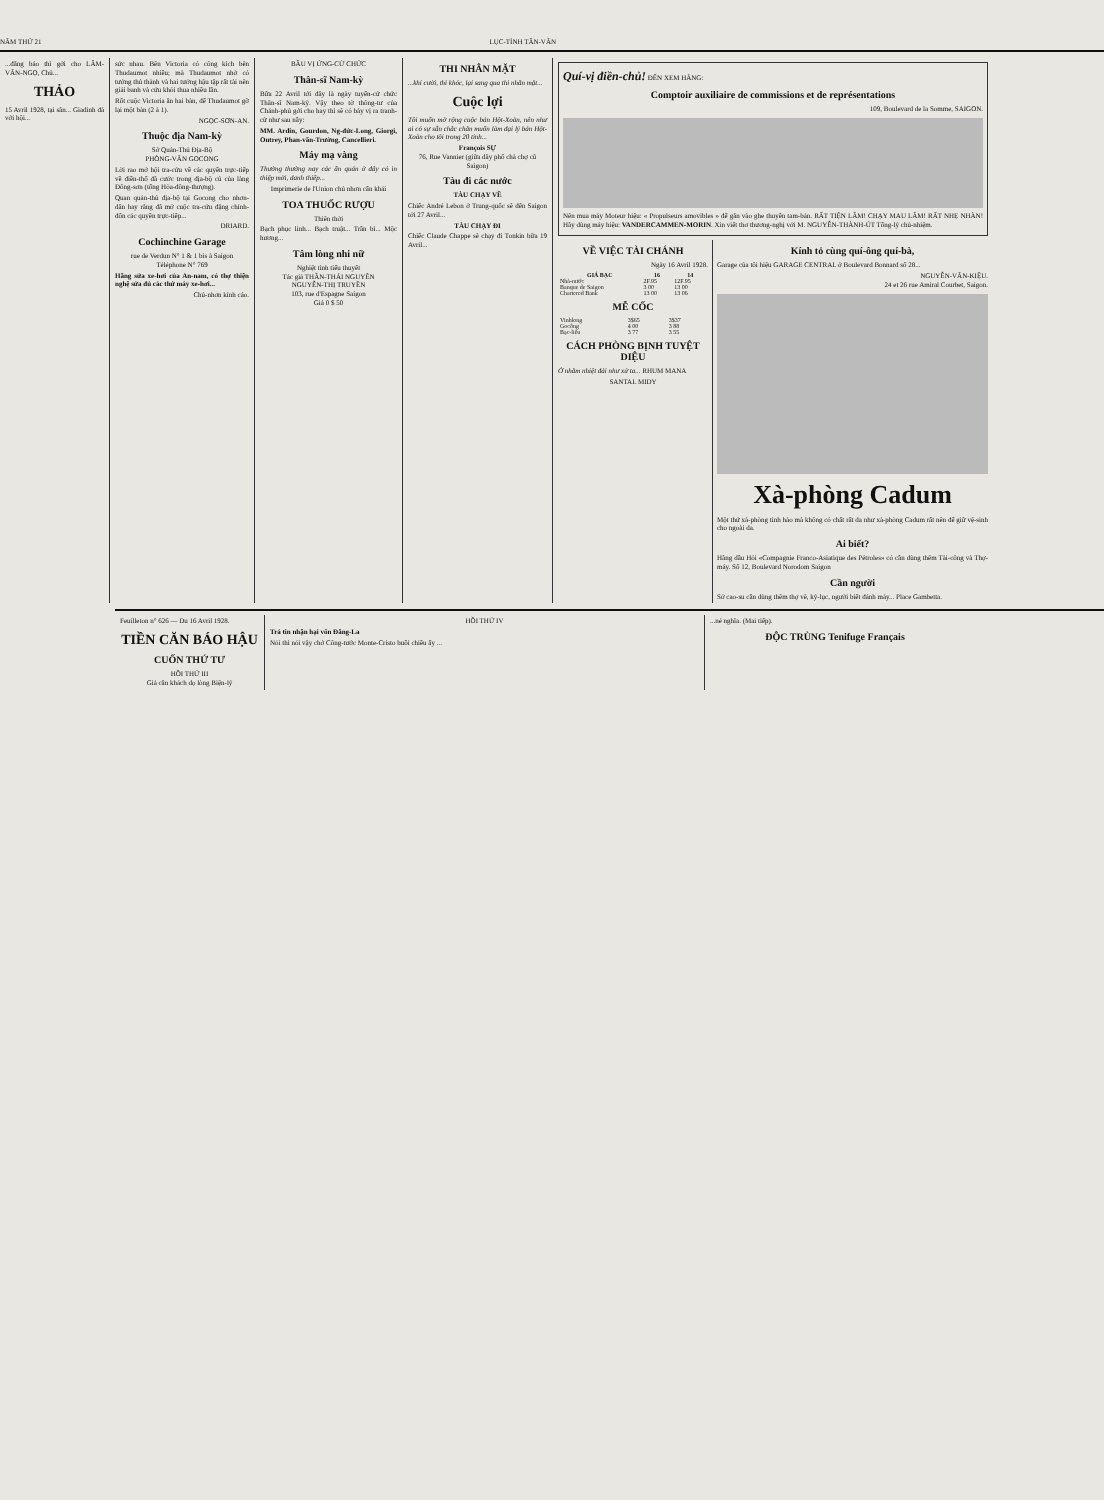NĂM THỨ 21 LỤC-TỈNH TÂN-VĂN
...đăng báo thì gởi cho LÂM-VĂN-NGỌ, Chủ...
THẢO
15 Avril 1928, tại sân... Giadinh đá với hội...
sức nhau. Bên Victoria có công kích bên Thudaumot nhiều; mà Thudaumot nhờ có tướng thủ thành và hai tướng hậu tập rất tài nên giải banh và cứu khỏi thua nhiều lần.
Rốt cuộc Victoria ăn hai bàn, để Thudaumot gỡ lại một bàn (2 à 1).
NGỌC-SƠN-AN.
Thuộc địa Nam-kỳ
Sở Quản-Thủ Địa-Bộ
PHÒNG-VĂN GOCONG
Lời rao mở hội tra-cứu về các quyền trực-tiếp về điền-thổ đã cước trong địa-bộ củ của làng Đông-sơn (tổng Hòa-đông-thượng).
Quan quản-thủ địa-bộ tại Gocong cho nhơn-dân hay rằng đã mở cuộc tra-cứu đặng chỉnh-đốn các quyền trực-tiếp...
DRIARD.
Cochinchine Garage
rue de Verdun N° 1 & 1 bis à Saigon
Téléphone N° 769
Hãng sửa xe-hơi của An-nam, có thợ thiện nghệ sửa đủ các thứ máy xe-hơi...
Chủ-nhơn kính cáo.
BẦU VỊ ỨNG-CỬ CHỨC
Thân-sĩ Nam-kỳ
Bữa 22 Avril tới đây là ngày tuyển-cử chức Thân-sĩ Nam-kỳ. Vậy theo tờ thông-tư của Chánh-phủ gởi cho hay thì sẽ có bảy vị ra tranh-cử như sau nầy:
MM. Ardin, Gourdon, Ng-đức-Long, Giorgi, Outrey, Phan-văn-Trường, Cancellieri.
Máy mạ vàng
Thường thường nay các ấn quán ở đây có in thiệp mời, danh thiếp...
Imprimerie de l'Union chủ nhơn cẩn khải
TOA THUỐC RƯỢU
Thiên thời
Bạch phục linh... Bạch truật... Trần bì... Mộc hương...
Tâm lòng nhi nữ
Nghiệt tình tiểu thuyết
Tác giả THẦN-THÁI NGUYÊN
NGUYỄN-THỊ TRUYỀN
103, rue d'Espagne Saigon
Giá 0 $ 50
THI NHÂN MẶT
...khi cười, thì khóc, lại sang qua thì nhăn mặt...
Cuộc lợi
Tôi muốn mở rộng cuộc bán Hột-Xoàn, nên như ai có sự sẵn chắc chắn muốn làm đại lý bán Hột-Xoàn cho tôi trong 20 tỉnh...
François SỰ
76, Rue Vannier (giữa dãy phố chà chợ cũ Saigon)
Tàu đi các nước
TÀU CHẠY VỀ
Chiếc André Lebon ở Trung-quốc sẽ đến Saigon tới 27 Avril...
TÀU CHẠY ĐI
Chiếc Claude Chappe sẽ chạy đi Tonkin bữa 19 Avril...
Quí-vị điền-chủ! ĐẾN XEM HÃNG:
Comptoir auxiliaire de commissions et de représentations
109, Boulevard de la Somme, SAIGON.
Nên mua máy Moteur hiệu: « Propulseurs amovibles » để gắn vào ghe thuyền tam-bản. RẤT TIỆN LẮM! CHẠY MAU LẮM! RẤT NHẸ NHÀN! Hãy dùng máy hiệu: VANDERCAMMEN-MORIN. Xin viết thơ thương-nghị với M. NGUYỄN-THÀNH-ÚT Tổng-lý chủ-nhiệm.
VỀ VIỆC TÀI CHÁNH
Ngày 16 Avril 1928.
| GIÁ BẠC | 16 | 14 |
| --- | --- | --- |
| Nhà-nước | 2F.95 | 12F.95 |
| Banque de Saigon | 3 00 | 13 00 |
| Chartered Bank | 13 00 | 13 06 |
MỄ CỐC
| Vinhlong | 3$65 | 3$37 |
| Gocông | 4 00 | 3 88 |
| Bạc-liêu | 3 77 | 3 55 |
CÁCH PHÒNG BỊNH TUYỆT DIỆU
Ở nhằm nhiệt đái như xứ ta... RHUM MANA
SANTAL MIDY
Kính tỏ cùng quí-ông quí-bà,
Garage của tôi hiệu GARAGE CENTRAL ở Boulevard Bonnard số 28...
NGUYỄN-VĂN-KIỆU.
24 et 26 rue Amiral Courbet, Saigon.
Xà-phòng Cadum
Một thứ xà-phòng tinh hảo mà không có chất rất da như xà-phòng Cadum rất nên để giữ vệ-sinh cho ngoài da.
Ai biết?
Hãng dầu Hỏi «Compagnie Franco-Asiatique des Pétroles» có cần dùng thêm Tài-công và Thợ-máy. Số 12, Boulevard Norodom Saigon
Cần người
Sở cao-su cần dùng thêm thợ vẽ, ký-lục, người biết đánh máy... Place Gambetta.
Feuilleton n° 626 — Du 16 Avril 1928.
TIỀN CĂN BÁO HẬU
CUỐN THỨ TƯ
HỒI THỨ III
Giả căn khách dọ lòng Biện-lý
HỒI THỨ IV
Trả tin nhận hại vốn Đăng-La
Nói thì nói vậy chớ Công-tước Monte-Cristo buồi chiều ấy ...
...né nghĩa. (Mai tiếp).
ĐỘC TRÙNG Tenifuge Français